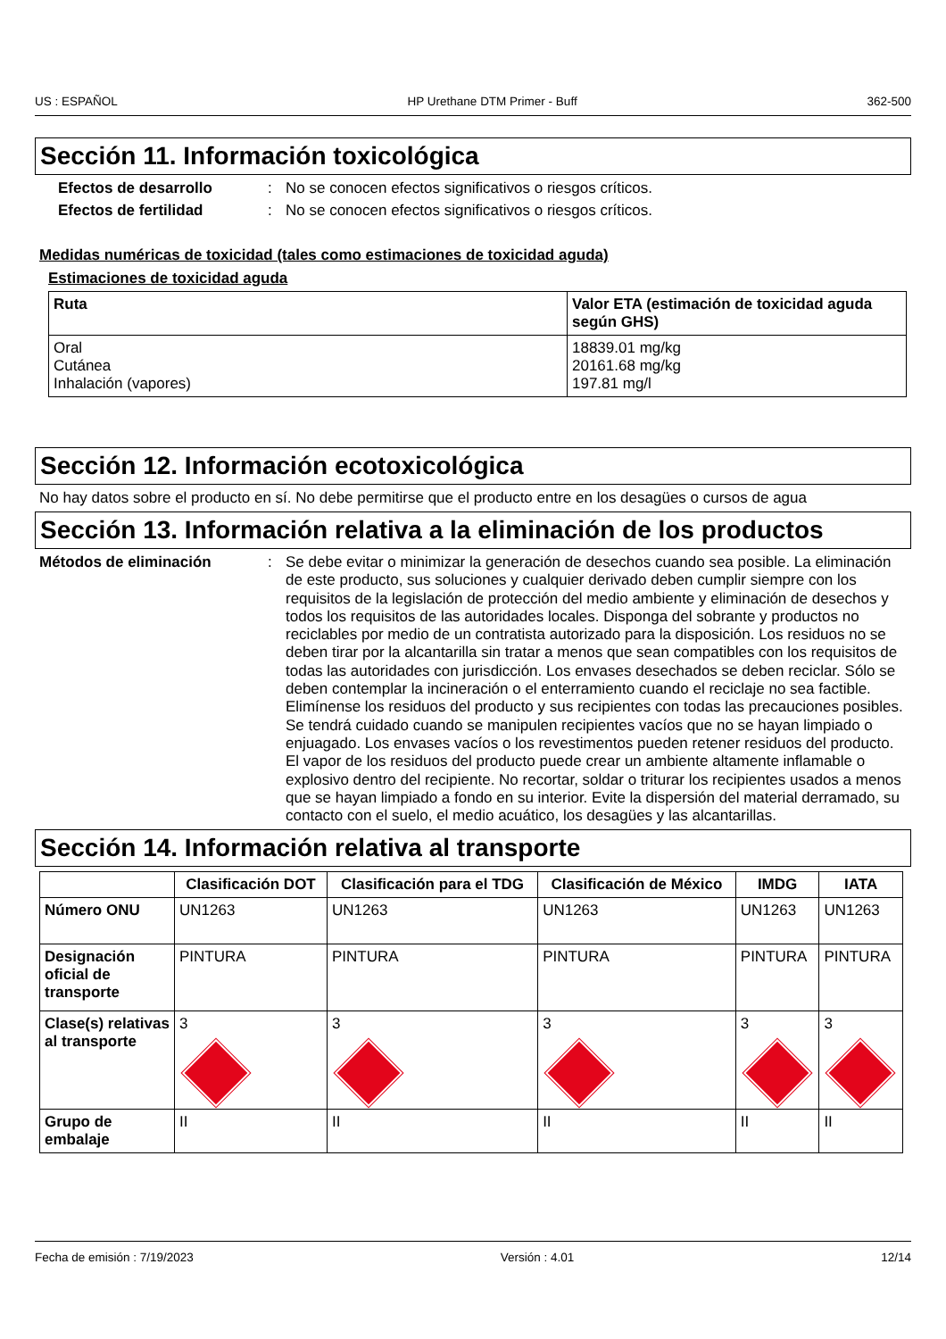US : ESPAÑOL HP Urethane DTM Primer - Buff 362-500
Sección 11. Información toxicológica
Efectos de desarrollo: No se conocen efectos significativos o riesgos críticos.
Efectos de fertilidad: No se conocen efectos significativos o riesgos críticos.
Medidas numéricas de toxicidad (tales como estimaciones de toxicidad aguda)
Estimaciones de toxicidad aguda
| Ruta | Valor ETA (estimación de toxicidad aguda según GHS) |
| --- | --- |
| Oral Cutánea Inhalación (vapores) | 18839.01 mg/kg 20161.68 mg/kg 197.81 mg/l |
Sección 12. Información ecotoxicológica
No hay datos sobre el producto en sí. No debe permitirse que el producto entre en los desagües o cursos de agua
Sección 13. Información relativa a la eliminación de los productos
Métodos de eliminación: Se debe evitar o minimizar la generación de desechos cuando sea posible. La eliminación de este producto, sus soluciones y cualquier derivado deben cumplir siempre con los requisitos de la legislación de protección del medio ambiente y eliminación de desechos y todos los requisitos de las autoridades locales. Disponga del sobrante y productos no reciclables por medio de un contratista autorizado para la disposición. Los residuos no se deben tirar por la alcantarilla sin tratar a menos que sean compatibles con los requisitos de todas las autoridades con jurisdicción. Los envases desechados se deben reciclar. Sólo se deben contemplar la incineración o el enterramiento cuando el reciclaje no sea factible. Elimínense los residuos del producto y sus recipientes con todas las precauciones posibles. Se tendrá cuidado cuando se manipulen recipientes vacíos que no se hayan limpiado o enjuagado. Los envases vacíos o los revestimentos pueden retener residuos del producto. El vapor de los residuos del producto puede crear un ambiente altamente inflamable o explosivo dentro del recipiente. No recortar, soldar o triturar los recipientes usados a menos que se hayan limpiado a fondo en su interior. Evite la dispersión del material derramado, su contacto con el suelo, el medio acuático, los desagües y las alcantarillas.
Sección 14. Información relativa al transporte
| | Clasificación DOT | Clasificación para el TDG | Clasificación de México | IMDG | IATA |
| --- | --- | --- | --- | --- | --- |
| Número ONU | UN1263 | UN1263 | UN1263 | UN1263 | UN1263 |
| Designación oficial de transporte | PINTURA | PINTURA | PINTURA | PINTURA | PINTURA |
| Clase(s) relativas al transporte | 3 | 3 | 3 | 3 | 3 |
| Grupo de embalaje | II | II | II | II | II |
Fecha de emisión : 7/19/2023 Versión : 4.01 12/14